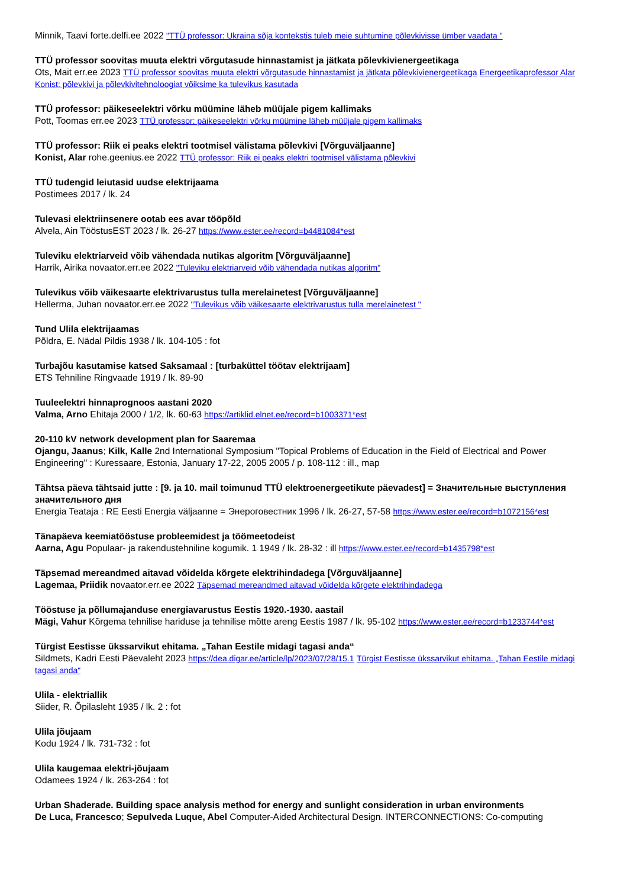Minnik, Taavi forte.delfi.ee 2022 "TTÜ professor: Ukraina sõja kontekstis tuleb meie suhtumine põlevkivisse ümber vaadata "
TTÜ professor soovitas muuta elektri võrgutasude hinnastamist ja jätkata põlevkivienergeetikaga
Ots, Mait err.ee 2023 TTÜ professor soovitas muuta elektri võrgutasude hinnastamist ja jätkata põlevkivienergeetikaga Energeetikaprofessor Alar Konist: põlevkivi ja põlevkivitehnoloogiat võiksime ka tulevikus kasutada
TTÜ professor: päikeseelektri võrku müümine läheb müüjale pigem kallimaks
Pott, Toomas err.ee 2023 TTÜ professor: päikeseelektri võrku müümine läheb müüjale pigem kallimaks
TTÜ professor: Riik ei peaks elektri tootmisel välistama põlevkivi [Võrguväljaanne]
Konist, Alar rohe.geenius.ee 2022 TTÜ professor: Riik ei peaks elektri tootmisel välistama põlevkivi
TTÜ tudengid leiutasid uudse elektrijaama
Postimees 2017 / lk. 24
Tulevasi elektriinsenere ootab ees avar tööpõld
Alvela, Ain TööstusEST 2023 / lk. 26-27 https://www.ester.ee/record=b4481084*est
Tuleviku elektriarveid võib vähendada nutikas algoritm [Võrguväljaanne]
Harrik, Airika novaator.err.ee 2022 "Tuleviku elektriarveid võib vähendada nutikas algoritm"
Tulevikus võib väikesaarte elektrivarustus tulla merelainetest [Võrguväljaanne]
Hellerma, Juhan novaator.err.ee 2022 "Tulevikus võib väikesaarte elektrivarustus tulla merelainetest "
Tund Ulila elektrijaamas
Põldra, E. Nädal Pildis 1938 / lk. 104-105 : fot
Turbajõu kasutamise katsed Saksamaal : [turbaküttel töötav elektrijaam]
ETS Tehniline Ringvaade 1919 / lk. 89-90
Tuuleelektri hinnaprognoos aastani 2020
Valma, Arno Ehitaja 2000 / 1/2, lk. 60-63 https://artiklid.elnet.ee/record=b1003371*est
20-110 kV network development plan for Saaremaa
Ojangu, Jaanus; Kilk, Kalle 2nd International Symposium "Topical Problems of Education in the Field of Electrical and Power Engineering" : Kuressaare, Estonia, January 17-22, 2005 2005 / p. 108-112 : ill., map
Tähtsa päeva tähtsaid jutte : [9. ja 10. mail toimunud TTÜ elektroenergeetikute päevadest] = Значительные выступления значительного дня
Energia Teataja : RE Eesti Energia väljaanne = Энероговестник 1996 / lk. 26-27, 57-58 https://www.ester.ee/record=b1072156*est
Tänapäeva keemiatööstuse probleemidest ja töömeetodeist
Aarna, Agu Populaar- ja rakendustehniline kogumik. 1 1949 / lk. 28-32 : ill https://www.ester.ee/record=b1435798*est
Täpsemad mereandmed aitavad võidelda kõrgete elektrihindadega [Võrguväljaanne]
Lagemaa, Priidik novaator.err.ee 2022 Täpsemad mereandmed aitavad võidelda kõrgete elektrihindadega
Tööstuse ja põllumajanduse energiavarustus Eestis 1920.-1930. aastail
Mägi, Vahur Kõrgema tehnilise hariduse ja tehnilise mõtte areng Eestis 1987 / lk. 95-102 https://www.ester.ee/record=b1233744*est
Türgist Eestisse ükssarvikut ehitama. „Tahan Eestile midagi tagasi anda“
Sildmets, Kadri Eesti Päevaleht 2023 https://dea.digar.ee/article/lp/2023/07/28/15.1 Türgist Eestisse ükssarvikut ehitama. „Tahan Eestile midagi tagasi anda“
Ulila - elektriallik
Siider, R. Õpilasleht 1935 / lk. 2 : fot
Ulila jõujaam
Kodu 1924 / lk. 731-732 : fot
Ulila kaugemaa elektri-jõujaam
Odamees 1924 / lk. 263-264 : fot
Urban Shaderade. Building space analysis method for energy and sunlight consideration in urban environments
De Luca, Francesco; Sepulveda Luque, Abel Computer-Aided Architectural Design. INTERCONNECTIONS: Co-computing